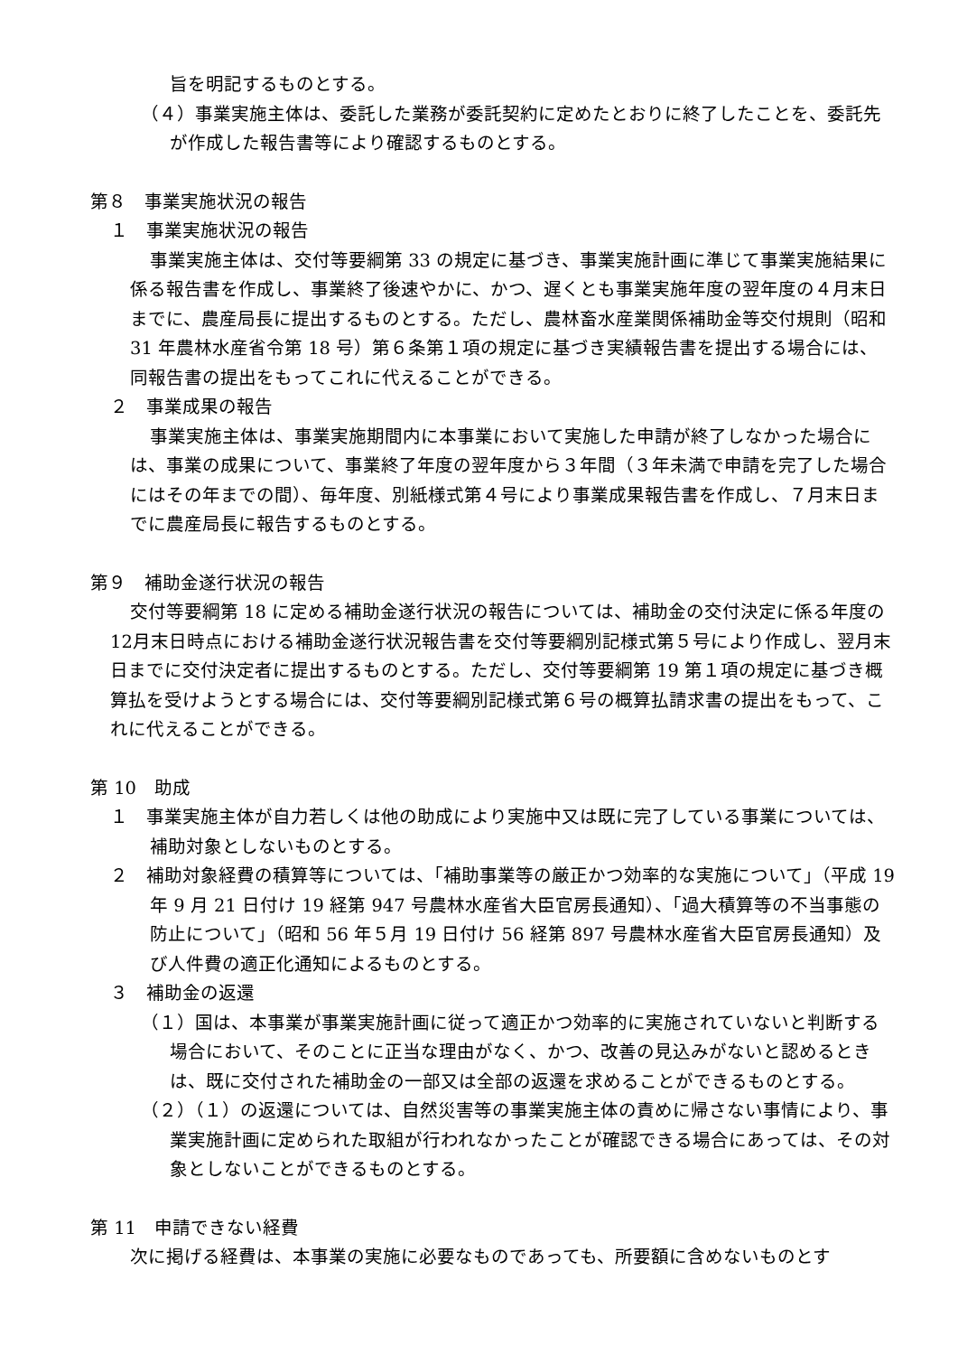旨を明記するものとする。
（４）事業実施主体は、委託した業務が委託契約に定めたとおりに終了したことを、委託先が作成した報告書等により確認するものとする。
第８　事業実施状況の報告
１　事業実施状況の報告
事業実施主体は、交付等要綱第 33 の規定に基づき、事業実施計画に準じて事業実施結果に係る報告書を作成し、事業終了後速やかに、かつ、遅くとも事業実施年度の翌年度の４月末日までに、農産局長に提出するものとする。ただし、農林畜水産業関係補助金等交付規則（昭和 31 年農林水産省令第 18 号）第６条第１項の規定に基づき実績報告書を提出する場合には、同報告書の提出をもってこれに代えることができる。
２　事業成果の報告
事業実施主体は、事業実施期間内に本事業において実施した申請が終了しなかった場合には、事業の成果について、事業終了年度の翌年度から３年間（３年未満で申請を完了した場合にはその年までの間）、毎年度、別紙様式第４号により事業成果報告書を作成し、７月末日までに農産局長に報告するものとする。
第９　補助金遂行状況の報告
交付等要綱第 18 に定める補助金遂行状況の報告については、補助金の交付決定に係る年度の12月末日時点における補助金遂行状況報告書を交付等要綱別記様式第５号により作成し、翌月末日までに交付決定者に提出するものとする。ただし、交付等要綱第 19 第１項の規定に基づき概算払を受けようとする場合には、交付等要綱別記様式第６号の概算払請求書の提出をもって、これに代えることができる。
第 10　助成
１　事業実施主体が自力若しくは他の助成により実施中又は既に完了している事業については、補助対象としないものとする。
２　補助対象経費の積算等については、「補助事業等の厳正かつ効率的な実施について」（平成 19 年 9 月 21 日付け 19 経第 947 号農林水産省大臣官房長通知）、「過大積算等の不当事態の防止について」（昭和 56 年５月 19 日付け 56 経第 897 号農林水産省大臣官房長通知）及び人件費の適正化通知によるものとする。
３　補助金の返還
（１）国は、本事業が事業実施計画に従って適正かつ効率的に実施されていないと判断する場合において、そのことに正当な理由がなく、かつ、改善の見込みがないと認めるときは、既に交付された補助金の一部又は全部の返還を求めることができるものとする。
（２）（１）の返還については、自然災害等の事業実施主体の責めに帰さない事情により、事業実施計画に定められた取組が行われなかったことが確認できる場合にあっては、その対象としないことができるものとする。
第 11　申請できない経費
次に掲げる経費は、本事業の実施に必要なものであっても、所要額に含めないものとす